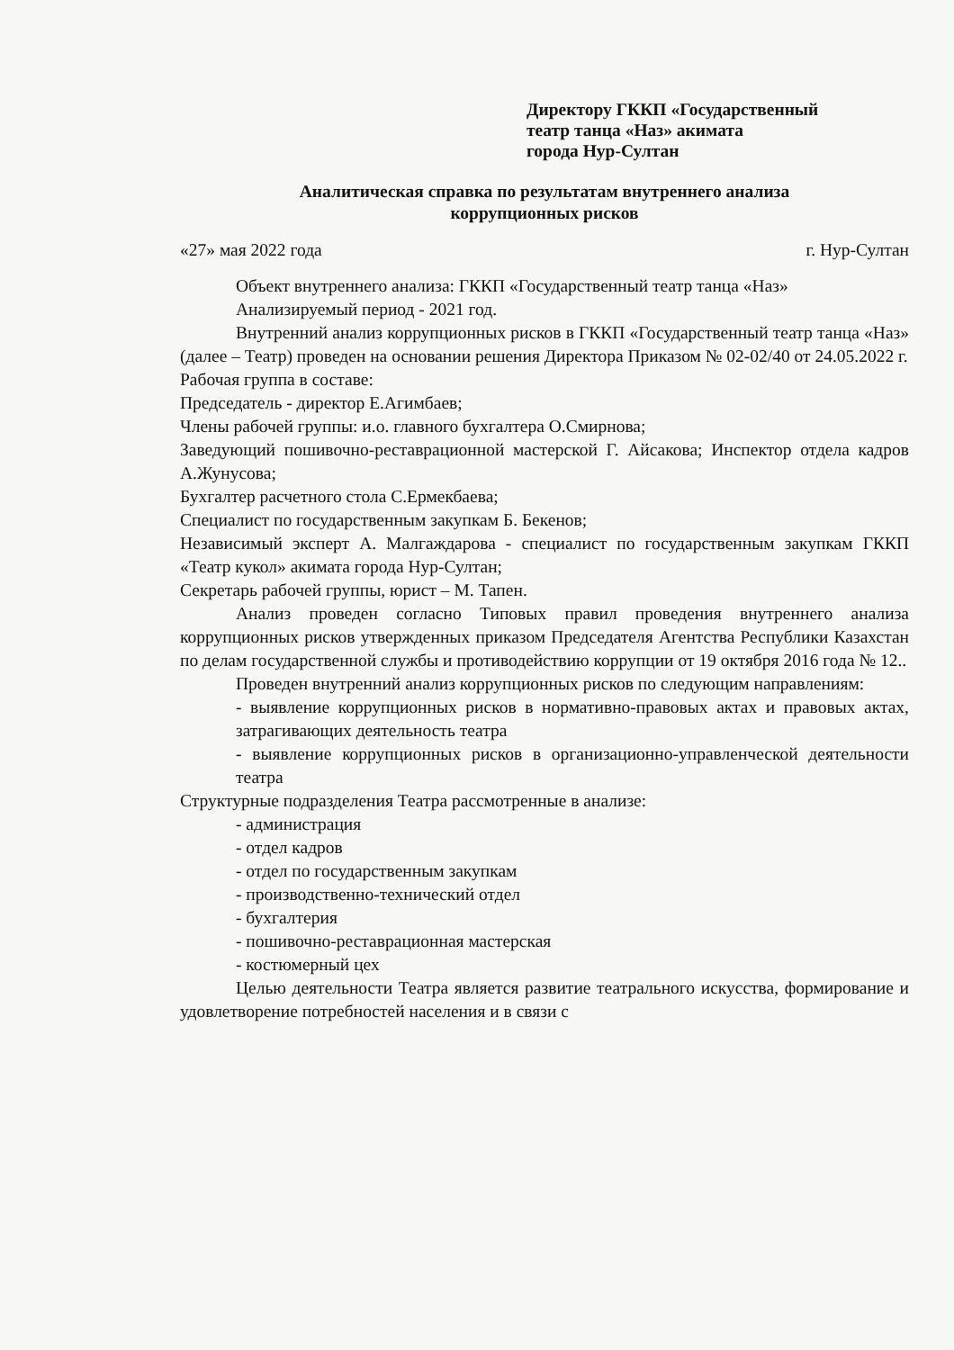Директору ГККП «Государственный
театр танца «Наз» акимата
города Нур-Султан
Аналитическая справка по результатам внутреннего анализа
коррупционных рисков
«27» мая 2022 года г. Нур-Султан
Объект внутреннего анализа: ГККП «Государственный театр танца «Наз»
Анализируемый период - 2021 год.
Внутренний анализ коррупционных рисков в ГККП «Государственный театр танца «Наз» (далее – Театр) проведен на основании решения Директора Приказом № 02-02/40 от 24.05.2022 г.
Рабочая группа в составе:
Председатель - директор Е.Агимбаев;
Члены рабочей группы: и.о. главного бухгалтера О.Смирнова;
Заведующий пошивочно-реставрационной мастерской Г. Айсакова; Инспектор отдела кадров А.Жунусова;
Бухгалтер расчетного стола С.Ермекбаева;
Специалист по государственным закупкам Б. Бекенов;
Независимый эксперт А. Малгаждарова - специалист по государственным закупкам ГККП «Театр кукол» акимата города Нур-Султан;
Секретарь рабочей группы, юрист – М. Тапен.
Анализ проведен согласно Типовых правил проведения внутреннего анализа коррупционных рисков утвержденных приказом Председателя Агентства Республики Казахстан по делам государственной службы и противодействию коррупции от 19 октября 2016 года № 12..
Проведен внутренний анализ коррупционных рисков по следующим направлениям:
- выявление коррупционных рисков в нормативно-правовых актах и правовых актах, затрагивающих деятельность театра
- выявление коррупционных рисков в организационно-управленческой деятельности театра
Структурные подразделения Театра рассмотренные в анализе:
- администрация
- отдел кадров
- отдел по государственным закупкам
- производственно-технический отдел
- бухгалтерия
- пошивочно-реставрационная мастерская
- костюмерный цех
Целью деятельности Театра является развитие театрального искусства, формирование и удовлетворение потребностей населения и в связи с